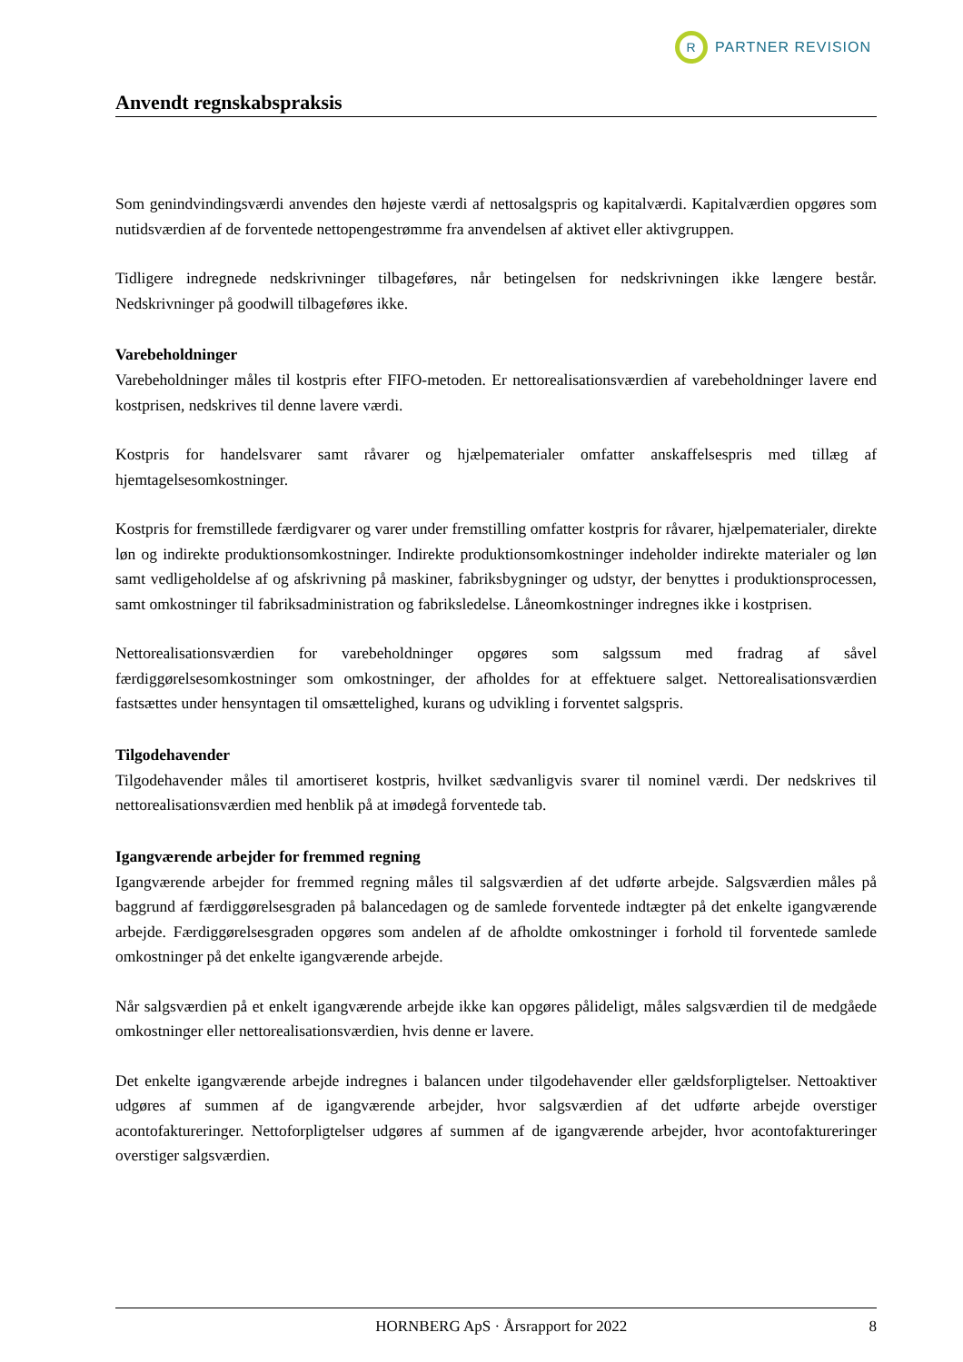R
PARTNER REVISION
Anvendt regnskabspraksis
Som genindvindingsværdi anvendes den højeste værdi af nettosalgspris og kapitalværdi. Kapitalværdien opgøres som nutidsværdien af de forventede nettopengestrømme fra anvendelsen af aktivet eller aktivgruppen.
Tidligere indregnede nedskrivninger tilbageføres, når betingelsen for nedskrivningen ikke længere består. Nedskrivninger på goodwill tilbageføres ikke.
Varebeholdninger
Varebeholdninger måles til kostpris efter FIFO-metoden. Er nettorealisationsværdien af varebeholdninger lavere end kostprisen, nedskrives til denne lavere værdi.
Kostpris for handelsvarer samt råvarer og hjælpematerialer omfatter anskaffelsespris med tillæg af hjemtagelsesomkostninger.
Kostpris for fremstillede færdigvarer og varer under fremstilling omfatter kostpris for råvarer, hjælpematerialer, direkte løn og indirekte produktionsomkostninger. Indirekte produktionsomkostninger indeholder indirekte materialer og løn samt vedligeholdelse af og afskrivning på maskiner, fabriksbygninger og udstyr, der benyttes i produktionsprocessen, samt omkostninger til fabriksadministration og fabriksledelse. Låneomkostninger indregnes ikke i kostprisen.
Nettorealisationsværdien for varebeholdninger opgøres som salgssum med fradrag af såvel færdiggørelsesomkostninger som omkostninger, der afholdes for at effektuere salget. Nettorealisationsværdien fastsættes under hensyntagen til omsættelighed, kurans og udvikling i forventet salgspris.
Tilgodehavender
Tilgodehavender måles til amortiseret kostpris, hvilket sædvanligvis svarer til nominel værdi. Der nedskrives til nettorealisationsværdien med henblik på at imødegå forventede tab.
Igangværende arbejder for fremmed regning
Igangværende arbejder for fremmed regning måles til salgsværdien af det udførte arbejde. Salgsværdien måles på baggrund af færdiggørelsesgraden på balancedagen og de samlede forventede indtægter på det enkelte igangværende arbejde. Færdiggørelsesgraden opgøres som andelen af de afholdte omkostninger i forhold til forventede samlede omkostninger på det enkelte igangværende arbejde.
Når salgsværdien på et enkelt igangværende arbejde ikke kan opgøres pålideligt, måles salgsværdien til de medgåede omkostninger eller nettorealisationsværdien, hvis denne er lavere.
Det enkelte igangværende arbejde indregnes i balancen under tilgodehavender eller gældsforpligtelser. Nettoaktiver udgøres af summen af de igangværende arbejder, hvor salgsværdien af det udførte arbejde overstiger acontofaktureringer. Nettoforpligtelser udgøres af summen af de igangværende arbejder, hvor acontofaktureringer overstiger salgsværdien.
HORNBERG ApS · Årsrapport for 2022 8